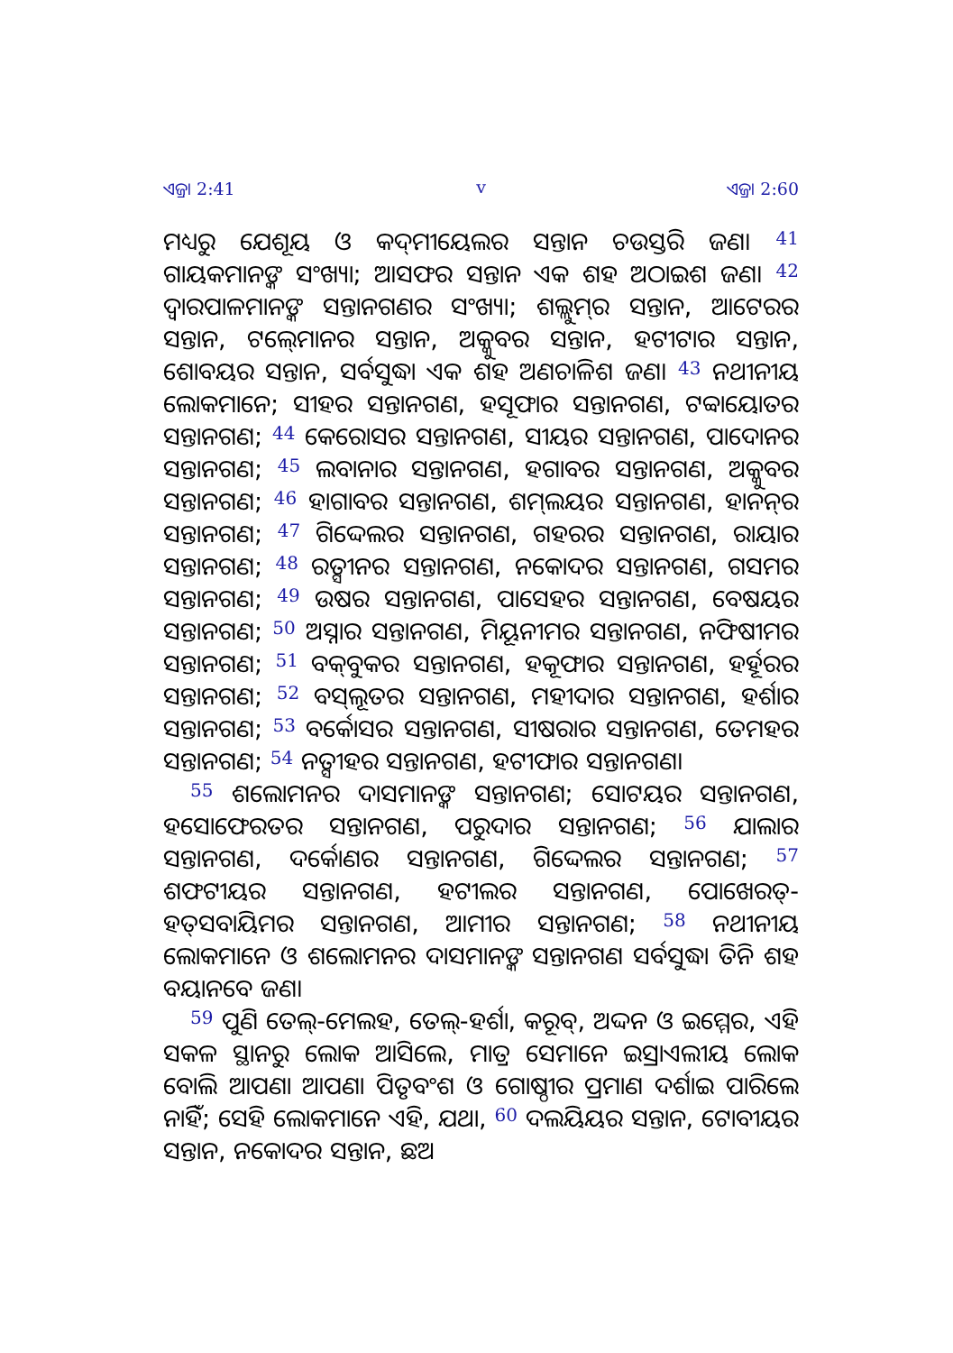ଏଜ୍ରା 2:41 v ଏଜ୍ରା 2:60
ମଧ୍ୟରୁ ଯେଶୂୟ ଓ କଦ୍‍ମୀୟେଲର ସନ୍ତାନ ଚଉସ୍ତରି ଜଣ। <sup>41</sup> ଗାୟକମାନଙ୍କ ସଂଖ୍ୟା; ଆସଫର ସନ୍ତାନ ଏକ ଶହ ଅଠାଇଶ ଜଣ। <sup>42</sup> ଦ୍ୱାରପାଳମାନଙ୍କ ସନ୍ତାନଗଣର ସଂଖ୍ୟା; ଶଲ୍ଲୁମ୍‍ର ସନ୍ତାନ, ଆଟେରର ସନ୍ତାନ, ଟଲ୍‍ମୋନର ସନ୍ତାନ, ଅକ୍କୁବର ସନ୍ତାନ, ହଟୀଟାର ସନ୍ତାନ, ଶୋବୟର ସନ୍ତାନ, ସର୍ବସୁଦ୍ଧା ଏକ ଶହ ଅଣଚାଳିଶ ଜଣ। <sup>43</sup> ନଥୀନୀୟ ଲୋକମାନେ; ସୀହର ସନ୍ତାନଗଣ, ହସୂଫାର ସନ୍ତାନଗଣ, ଟବ୍ବାୟୋତର ସନ୍ତାନଗଣ; <sup>44</sup> କେରୋସର ସନ୍ତାନଗଣ, ସୀୟର ସନ୍ତାନଗଣ, ପାଦୋନର ସନ୍ତାନଗଣ; <sup>45</sup> ଲବାନାର ସନ୍ତାନଗଣ, ହଗାବର ସନ୍ତାନଗଣ, ଅକ୍କୁବର ସନ୍ତାନଗଣ; <sup>46</sup> ହାଗାବର ସନ୍ତାନଗଣ, ଶମ୍‍ଲୟର ସନ୍ତାନଗଣ, ହାନନ୍‍ର ସନ୍ତାନଗଣ; <sup>47</sup> ଗିଦ୍ଦେଲର ସନ୍ତାନଗଣ, ଗହରର ସନ୍ତାନଗଣ, ରାୟାର ସନ୍ତାନଗଣ; <sup>48</sup> ରତ୍ସୀନର ସନ୍ତାନଗଣ, ନକୋଦର ସନ୍ତାନଗଣ, ଗସମର ସନ୍ତାନଗଣ; <sup>49</sup> ଉଷର ସନ୍ତାନଗଣ, ପାସେହର ସନ୍ତାନଗଣ, ବେଷୟର ସନ୍ତାନଗଣ; <sup>50</sup> ଅସ୍ନାର ସନ୍ତାନଗଣ, ମିୟୂନୀମର ସନ୍ତାନଗଣ, ନଫିଷୀମର ସନ୍ତାନଗଣ; <sup>51</sup> ବକ୍‍ବୁକର ସନ୍ତାନଗଣ, ହକୂଫାର ସନ୍ତାନଗଣ, ହର୍ହୂରର ସନ୍ତାନଗଣ; <sup>52</sup> ବସ୍‍ଲୂତର ସନ୍ତାନଗଣ, ମହୀଦାର ସନ୍ତାନଗଣ, ହର୍ଶାର ସନ୍ତାନଗଣ; <sup>53</sup> ବର୍କୋସର ସନ୍ତାନଗଣ, ସୀଷରାର ସନ୍ତାନଗଣ, ତେମହର ସନ୍ତାନଗଣ; <sup>54</sup> ନତ୍ସୀହର ସନ୍ତାନଗଣ, ହଟୀଫାର ସନ୍ତାନଗଣ।
<sup>55</sup> ଶଲୋମନର ଦାସମାନଙ୍କ ସନ୍ତାନଗଣ; ସୋଟୟର ସନ୍ତାନଗଣ, ହସୋଫେରତର ସନ୍ତାନଗଣ, ପରୁଦାର ସନ୍ତାନଗଣ; <sup>56</sup> ଯାଲାର ସନ୍ତାନଗଣ, ଦର୍କୋଣର ସନ୍ତାନଗଣ, ଗିଦ୍ଦେଲର ସନ୍ତାନଗଣ; <sup>57</sup> ଶଫଟୀୟର ସନ୍ତାନଗଣ, ହଟୀଲର ସନ୍ତାନଗଣ, ପୋଖେରତ୍‍-ହତ୍‍ସବାୟିମର ସନ୍ତାନଗଣ, ଆମୀର ସନ୍ତାନଗଣ; <sup>58</sup> ନଥୀନୀୟ ଲୋକମାନେ ଓ ଶଲୋମନର ଦାସମାନଙ୍କ ସନ୍ତାନଗଣ ସର୍ବସୁଦ୍ଧା ତିନି ଶହ ବୟାନବେ ଜଣ।
<sup>59</sup> ପୁଣି ତେଲ୍‍-ମେଲହ, ତେଲ୍‍-ହର୍ଶା, କରୂବ୍‍, ଅଦ୍ଦନ ଓ ଇମ୍ମେର, ଏହି ସକଳ ସ୍ଥାନରୁ ଲୋକ ଆସିଲେ, ମାତ୍ର ସେମାନେ ଇସ୍ରାଏଲୀୟ ଲୋକ ବୋଲି ଆପଣା ଆପଣା ପିତୃବଂଶ ଓ ଗୋଷ୍ଠୀର ପ୍ରମାଣ ଦର୍ଶାଇ ପାରିଲେ ନାହିଁ; ସେହି ଲୋକମାନେ ଏହି, ଯଥା, <sup>60</sup> ଦଲୟିୟର ସନ୍ତାନ, ଟୋବୀୟର ସନ୍ତାନ, ନକୋଦର ସନ୍ତାନ, ଛଅ